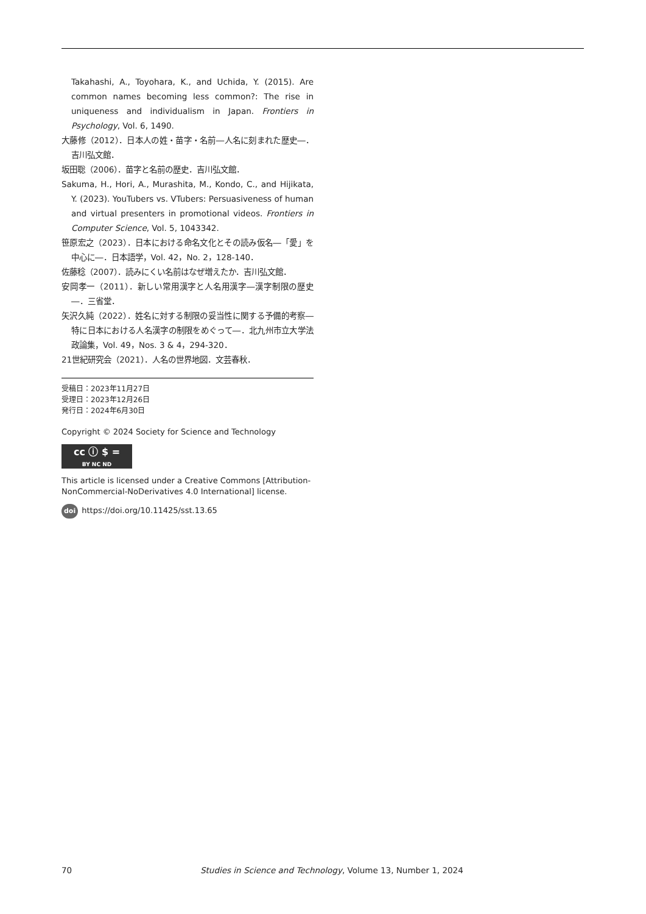Takahashi, A., Toyohara, K., and Uchida, Y. (2015). Are common names becoming less common?: The rise in uniqueness and individualism in Japan. Frontiers in Psychology, Vol. 6, 1490.
大藤修（2012）．日本人の姓・苗字・名前―人名に刻まれた歴史―．吉川弘文館．
坂田聡（2006）．苗字と名前の歴史．吉川弘文館．
Sakuma, H., Hori, A., Murashita, M., Kondo, C., and Hijikata, Y. (2023). YouTubers vs. VTubers: Persuasiveness of human and virtual presenters in promotional videos. Frontiers in Computer Science, Vol. 5, 1043342.
笹原宏之（2023）．日本における命名文化とその読み仮名―「愛」を中心に―．日本語学，Vol. 42，No. 2，128-140．
佐藤稔（2007）．読みにくい名前はなぜ増えたか．吉川弘文館．
安岡孝一（2011）．新しい常用漢字と人名用漢字―漢字制限の歴史―．三省堂．
矢沢久純（2022）．姓名に対する制限の妥当性に関する予備的考察―特に日本における人名漢字の制限をめぐって―．北九州市立大学法政論集，Vol. 49，Nos. 3 & 4，294-320．
21世紀研究会（2021）．人名の世界地図．文芸春秋．
受稿日：2023年11月27日
受理日：2023年12月26日
発行日：2024年6月30日
Copyright © 2024 Society for Science and Technology
cc ⓘ $ =
BY NC ND
This article is licensed under a Creative Commons [Attribution-NonCommercial-NoDerivatives 4.0 International] license.
doi https://doi.org/10.11425/sst.13.65
70 Studies in Science and Technology, Volume 13, Number 1, 2024